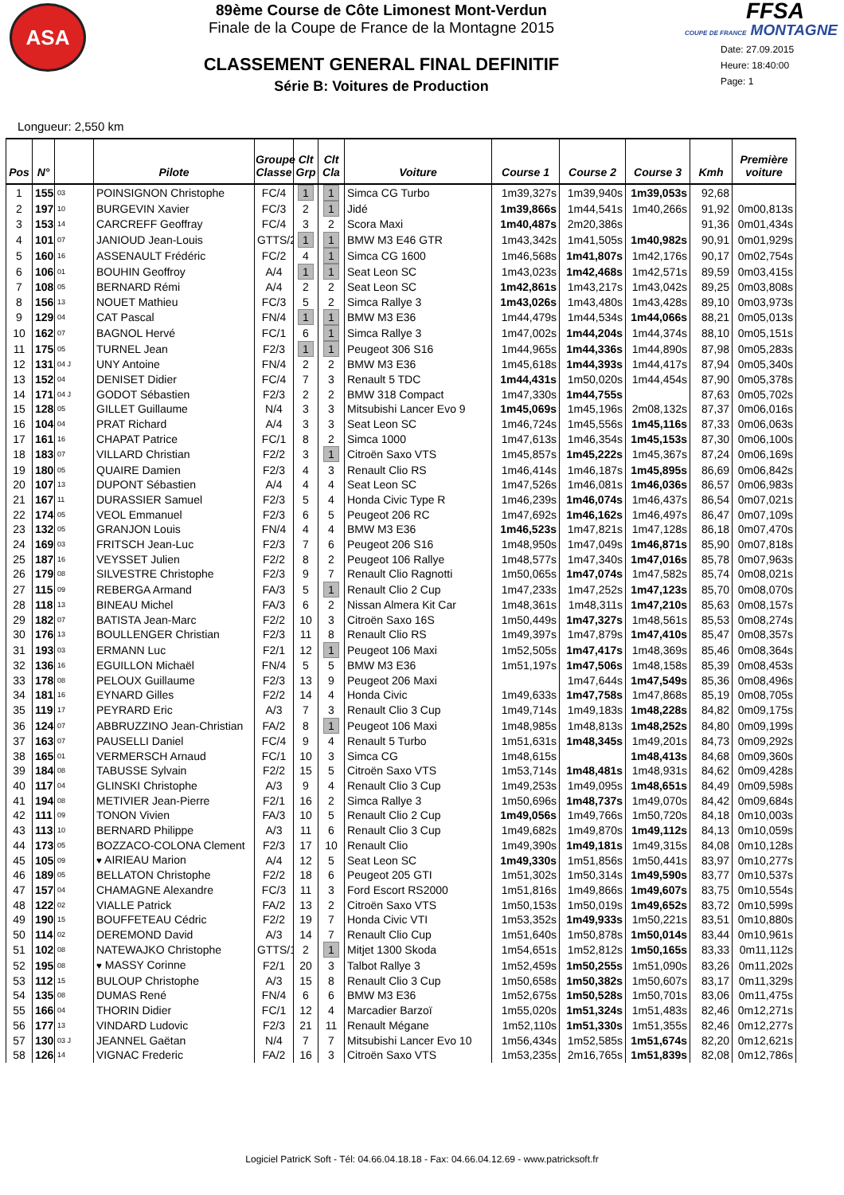ASA
89ème Course de Côte Limonest Mont-Verdun
Finale de la Coupe de France de la Montagne 2015
CLASSEMENT GENERAL FINAL DEFINITIF
Série B: Voitures de Production
FFSA
COUPE DE FRANCE MONTAGNE
Date: 27.09.2015
Heure: 18:40:00
Page: 1
Longueur: 2,550 km
| Pos | N° | | Pilote | Groupe Classe | Clt Grp | Clt Cla | Voiture | Course 1 | Course 2 | Course 3 | Kmh | Première voiture |
| --- | --- | --- | --- | --- | --- | --- | --- | --- | --- | --- | --- | --- |
| 1 | 155 | 03 | POINSIGNON Christophe | FC/4 | 1 | 1 | Simca CG Turbo | 1m39,327s | 1m39,940s | 1m39,053s | 92,68 | |
| 2 | 197 | 10 | BURGEVIN Xavier | FC/3 | 2 | 1 | Jidé | 1m39,866s | 1m44,541s | 1m40,266s | 91,92 | 0m00,813s |
| 3 | 153 | 14 | CARCREFF Geoffray | FC/4 | 3 | 2 | Scora Maxi | 1m40,487s | 2m20,386s | | 91,36 | 0m01,434s |
| 4 | 101 | 07 | JANIOUD Jean-Louis | GTTS/2 | 1 | 1 | BMW M3 E46 GTR | 1m43,342s | 1m41,505s | 1m40,982s | 90,91 | 0m01,929s |
| 5 | 160 | 16 | ASSENAULT Frédéric | FC/2 | 4 | 1 | Simca CG 1600 | 1m46,568s | 1m41,807s | 1m42,176s | 90,17 | 0m02,754s |
| 6 | 106 | 01 | BOUHIN Geoffroy | A/4 | 1 | 1 | Seat Leon SC | 1m43,023s | 1m42,468s | 1m42,571s | 89,59 | 0m03,415s |
| 7 | 108 | 05 | BERNARD Rémi | A/4 | 2 | 2 | Seat Leon SC | 1m42,861s | 1m43,217s | 1m43,042s | 89,25 | 0m03,808s |
| 8 | 156 | 13 | NOUET Mathieu | FC/3 | 5 | 2 | Simca Rallye 3 | 1m43,026s | 1m43,480s | 1m43,428s | 89,10 | 0m03,973s |
| 9 | 129 | 04 | CAT Pascal | FN/4 | 1 | 1 | BMW M3 E36 | 1m44,479s | 1m44,534s | 1m44,066s | 88,21 | 0m05,013s |
| 10 | 162 | 07 | BAGNOL Hervé | FC/1 | 6 | 1 | Simca Rallye 3 | 1m47,002s | 1m44,204s | 1m44,374s | 88,10 | 0m05,151s |
| 11 | 175 | 05 | TURNEL Jean | F2/3 | 1 | 1 | Peugeot 306 S16 | 1m44,965s | 1m44,336s | 1m44,890s | 87,98 | 0m05,283s |
| 12 | 131 | 04 J | UNY Antoine | FN/4 | 2 | 2 | BMW M3 E36 | 1m45,618s | 1m44,393s | 1m44,417s | 87,94 | 0m05,340s |
| 13 | 152 | 04 | DENISET Didier | FC/4 | 7 | 3 | Renault 5 TDC | 1m44,431s | 1m50,020s | 1m44,454s | 87,90 | 0m05,378s |
| 14 | 171 | 04 J | GODOT Sébastien | F2/3 | 2 | 2 | BMW 318 Compact | 1m47,330s | 1m44,755s | | 87,63 | 0m05,702s |
| 15 | 128 | 05 | GILLET Guillaume | N/4 | 3 | 3 | Mitsubishi Lancer Evo 9 | 1m45,069s | 1m45,196s | 2m08,132s | 87,37 | 0m06,016s |
| 16 | 104 | 04 | PRAT Richard | A/4 | 3 | 3 | Seat Leon SC | 1m46,724s | 1m45,556s | 1m45,116s | 87,33 | 0m06,063s |
| 17 | 161 | 16 | CHAPAT Patrice | FC/1 | 8 | 2 | Simca 1000 | 1m47,613s | 1m46,354s | 1m45,153s | 87,30 | 0m06,100s |
| 18 | 183 | 07 | VILLARD Christian | F2/2 | 3 | 1 | Citroën Saxo VTS | 1m45,857s | 1m45,222s | 1m45,367s | 87,24 | 0m06,169s |
| 19 | 180 | 05 | QUAIRE Damien | F2/3 | 4 | 3 | Renault Clio RS | 1m46,414s | 1m46,187s | 1m45,895s | 86,69 | 0m06,842s |
| 20 | 107 | 13 | DUPONT Sébastien | A/4 | 4 | 4 | Seat Leon SC | 1m47,526s | 1m46,081s | 1m46,036s | 86,57 | 0m06,983s |
| 21 | 167 | 11 | DURASSIER Samuel | F2/3 | 5 | 4 | Honda Civic Type R | 1m46,239s | 1m46,074s | 1m46,437s | 86,54 | 0m07,021s |
| 22 | 174 | 05 | VEOL Emmanuel | F2/3 | 6 | 5 | Peugeot 206 RC | 1m47,692s | 1m46,162s | 1m46,497s | 86,47 | 0m07,109s |
| 23 | 132 | 05 | GRANJON Louis | FN/4 | 4 | 4 | BMW M3 E36 | 1m46,523s | 1m47,821s | 1m47,128s | 86,18 | 0m07,470s |
| 24 | 169 | 03 | FRITSCH Jean-Luc | F2/3 | 7 | 6 | Peugeot 206 S16 | 1m48,950s | 1m47,049s | 1m46,871s | 85,90 | 0m07,818s |
| 25 | 187 | 16 | VEYSSET Julien | F2/2 | 8 | 2 | Peugeot 106 Rallye | 1m48,577s | 1m47,340s | 1m47,016s | 85,78 | 0m07,963s |
| 26 | 179 | 08 | SILVESTRE Christophe | F2/3 | 9 | 7 | Renault Clio Ragnotti | 1m50,065s | 1m47,074s | 1m47,582s | 85,74 | 0m08,021s |
| 27 | 115 | 09 | REBERGA Armand | FA/3 | 5 | 1 | Renault Clio 2 Cup | 1m47,233s | 1m47,252s | 1m47,123s | 85,70 | 0m08,070s |
| 28 | 118 | 13 | BINEAU Michel | FA/3 | 6 | 2 | Nissan Almera Kit Car | 1m48,361s | 1m48,311s | 1m47,210s | 85,63 | 0m08,157s |
| 29 | 182 | 07 | BATISTA Jean-Marc | F2/2 | 10 | 3 | Citroën Saxo 16S | 1m50,449s | 1m47,327s | 1m48,561s | 85,53 | 0m08,274s |
| 30 | 176 | 13 | BOULLENGER Christian | F2/3 | 11 | 8 | Renault Clio RS | 1m49,397s | 1m47,879s | 1m47,410s | 85,47 | 0m08,357s |
| 31 | 193 | 03 | ERMANN Luc | F2/1 | 12 | 1 | Peugeot 106 Maxi | 1m52,505s | 1m47,417s | 1m48,369s | 85,46 | 0m08,364s |
| 32 | 136 | 16 | EGUILLON Michaël | FN/4 | 5 | 5 | BMW M3 E36 | 1m51,197s | 1m47,506s | 1m48,158s | 85,39 | 0m08,453s |
| 33 | 178 | 08 | PELOUX Guillaume | F2/3 | 13 | 9 | Peugeot 206 Maxi | | 1m47,644s | 1m47,549s | 85,36 | 0m08,496s |
| 34 | 181 | 16 | EYNARD Gilles | F2/2 | 14 | 4 | Honda Civic | 1m49,633s | 1m47,758s | 1m47,868s | 85,19 | 0m08,705s |
| 35 | 119 | 17 | PEYRARD Eric | A/3 | 7 | 3 | Renault Clio 3 Cup | 1m49,714s | 1m49,183s | 1m48,228s | 84,82 | 0m09,175s |
| 36 | 124 | 07 | ABBRUZZINO Jean-Christian | FA/2 | 8 | 1 | Peugeot 106 Maxi | 1m48,985s | 1m48,813s | 1m48,252s | 84,80 | 0m09,199s |
| 37 | 163 | 07 | PAUSELLI Daniel | FC/4 | 9 | 4 | Renault 5 Turbo | 1m51,631s | 1m48,345s | 1m49,201s | 84,73 | 0m09,292s |
| 38 | 165 | 01 | VERMERSCH Arnaud | FC/1 | 10 | 3 | Simca CG | 1m48,615s | | 1m48,413s | 84,68 | 0m09,360s |
| 39 | 184 | 08 | TABUSSE Sylvain | F2/2 | 15 | 5 | Citroën Saxo VTS | 1m53,714s | 1m48,481s | 1m48,931s | 84,62 | 0m09,428s |
| 40 | 117 | 04 | GLINSKI Christophe | A/3 | 9 | 4 | Renault Clio 3 Cup | 1m49,253s | 1m49,095s | 1m48,651s | 84,49 | 0m09,598s |
| 41 | 194 | 08 | METIVIER Jean-Pierre | F2/1 | 16 | 2 | Simca Rallye 3 | 1m50,696s | 1m48,737s | 1m49,070s | 84,42 | 0m09,684s |
| 42 | 111 | 09 | TONON Vivien | FA/3 | 10 | 5 | Renault Clio 2 Cup | 1m49,056s | 1m49,766s | 1m50,720s | 84,18 | 0m10,003s |
| 43 | 113 | 10 | BERNARD Philippe | A/3 | 11 | 6 | Renault Clio 3 Cup | 1m49,682s | 1m49,870s | 1m49,112s | 84,13 | 0m10,059s |
| 44 | 173 | 05 | BOZZACO-COLONA Clement | F2/3 | 17 | 10 | Renault Clio | 1m49,390s | 1m49,181s | 1m49,315s | 84,08 | 0m10,128s |
| 45 | 105 | 09 | ♥ AIRIEAU Marion | A/4 | 12 | 5 | Seat Leon SC | 1m49,330s | 1m51,856s | 1m50,441s | 83,97 | 0m10,277s |
| 46 | 189 | 05 | BELLATON Christophe | F2/2 | 18 | 6 | Peugeot 205 GTI | 1m51,302s | 1m50,314s | 1m49,590s | 83,77 | 0m10,537s |
| 47 | 157 | 04 | CHAMAGNE Alexandre | FC/3 | 11 | 3 | Ford Escort RS2000 | 1m51,816s | 1m49,866s | 1m49,607s | 83,75 | 0m10,554s |
| 48 | 122 | 02 | VIALLE Patrick | FA/2 | 13 | 2 | Citroën Saxo VTS | 1m50,153s | 1m50,019s | 1m49,652s | 83,72 | 0m10,599s |
| 49 | 190 | 15 | BOUFFETEAU Cédric | F2/2 | 19 | 7 | Honda Civic VTI | 1m53,352s | 1m49,933s | 1m50,221s | 83,51 | 0m10,880s |
| 50 | 114 | 02 | DEREMOND David | A/3 | 14 | 7 | Renault Clio Cup | 1m51,640s | 1m50,878s | 1m50,014s | 83,44 | 0m10,961s |
| 51 | 102 | 08 | NATEWAJKO Christophe | GTTS/1 | 2 | 1 | Mitjet 1300 Skoda | 1m54,651s | 1m52,812s | 1m50,165s | 83,33 | 0m11,112s |
| 52 | 195 | 08 | ♥ MASSY Corinne | F2/1 | 20 | 3 | Talbot Rallye 3 | 1m52,459s | 1m50,255s | 1m51,090s | 83,26 | 0m11,202s |
| 53 | 112 | 15 | BULOUP Christophe | A/3 | 15 | 8 | Renault Clio 3 Cup | 1m50,658s | 1m50,382s | 1m50,607s | 83,17 | 0m11,329s |
| 54 | 135 | 08 | DUMAS René | FN/4 | 6 | 6 | BMW M3 E36 | 1m52,675s | 1m50,528s | 1m50,701s | 83,06 | 0m11,475s |
| 55 | 166 | 04 | THORIN Didier | FC/1 | 12 | 4 | Marcadier Barzoï | 1m55,020s | 1m51,324s | 1m51,483s | 82,46 | 0m12,271s |
| 56 | 177 | 13 | VINDARD Ludovic | F2/3 | 21 | 11 | Renault Mégane | 1m52,110s | 1m51,330s | 1m51,355s | 82,46 | 0m12,277s |
| 57 | 130 | 03 J | JEANNEL Gaëtan | N/4 | 7 | 7 | Mitsubishi Lancer Evo 10 | 1m56,434s | 1m52,585s | 1m51,674s | 82,20 | 0m12,621s |
| 58 | 126 | 14 | VIGNAC Frederic | FA/2 | 16 | 3 | Citroën Saxo VTS | 1m53,235s | 2m16,765s | 1m51,839s | 82,08 | 0m12,786s |
Logiciel PatricK Soft - Tél: 04.66.04.18.18 - Fax: 04.66.04.12.69 - www.patricksoft.fr